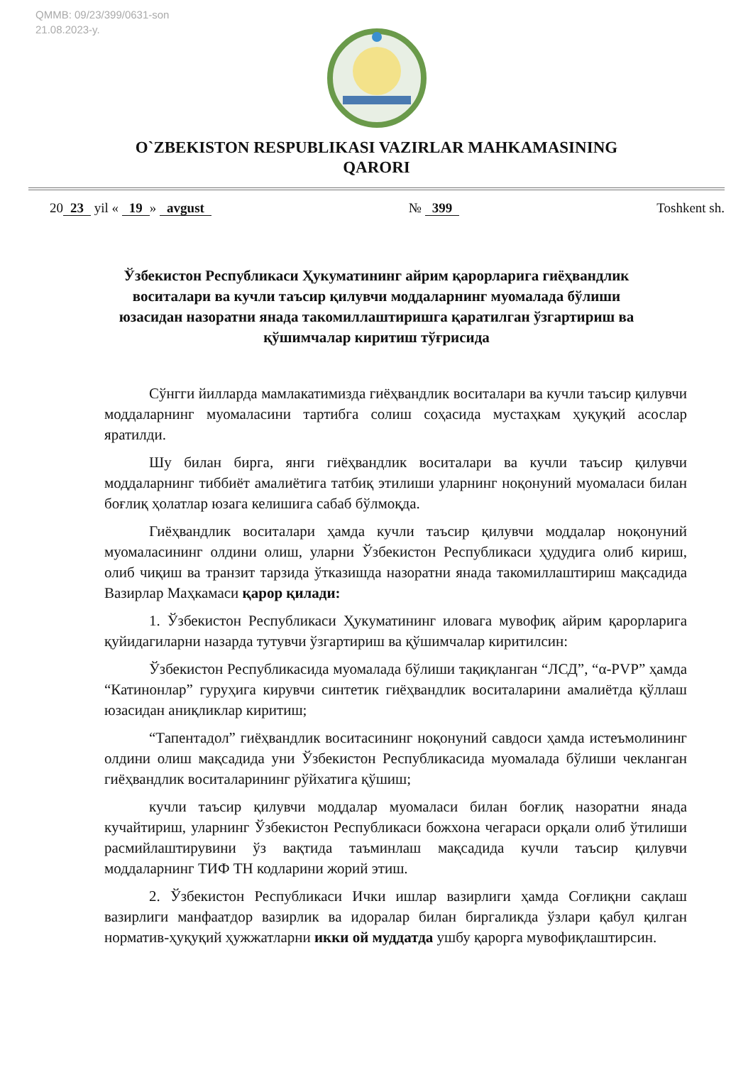QMMB: 09/23/399/0631-son
21.08.2023-y.
O`ZBEKISTON RESPUBLIKASI VAZIRLAR MAHKAMASINING
QARORI
20 23 yil « 19 » avgust № 399 Toshkent sh.
Ўзбекистон Республикаси Ҳукуматининг айрим қарорларига гиёҳвандлик воситалари ва кучли таъсир қилувчи моддаларнинг муомалада бўлиши юзасидан назоратни янада такомиллаштиришга қаратилган ўзгартириш ва қўшимчалар киритиш тўғрисида
Сўнгги йилларда мамлакатимизда гиёҳвандлик воситалари ва кучли таъсир қилувчи моддаларнинг муомаласини тартибга солиш соҳасида мустаҳкам ҳуқуқий асослар яратилди.
Шу билан бирга, янги гиёҳвандлик воситалари ва кучли таъсир қилувчи моддаларнинг тиббиёт амалиётига татбиқ этилиши уларнинг ноқонуний муомаласи билан боғлиқ ҳолатлар юзага келишига сабаб бўлмоқда.
Гиёҳвандлик воситалари ҳамда кучли таъсир қилувчи моддалар ноқонуний муомаласининг олдини олиш, уларни Ўзбекистон Республикаси ҳудудига олиб кириш, олиб чиқиш ва транзит тарзида ўтказишда назоратни янада такомиллаштириш мақсадида Вазирлар Маҳкамаси қарор қилади:
1. Ўзбекистон Республикаси Ҳукуматининг иловага мувофиқ айрим қарорларига қуйидагиларни назарда тутувчи ўзгартириш ва қўшимчалар киритилсин:
Ўзбекистон Республикасида муомалада бўлиши тақиқланган “ЛСД”, “α-PVP” ҳамда “Катинонлар” гуруҳига кирувчи синтетик гиёҳвандлик воситаларини амалиётда қўллаш юзасидан аниқликлар киритиш;
“Тапентадол” гиёҳвандлик воситасининг ноқонуний савдоси ҳамда истеъмолининг олдини олиш мақсадида уни Ўзбекистон Республикасида муомалада бўлиши чекланган гиёҳвандлик воситаларининг рўйхатига қўшиш;
кучли таъсир қилувчи моддалар муомаласи билан боғлиқ назоратни янада кучайтириш, уларнинг Ўзбекистон Республикаси божхона чегараси орқали олиб ўтилиши расмийлаштирувини ўз вақтида таъминлаш мақсадида кучли таъсир қилувчи моддаларнинг ТИФ ТН кодларини жорий этиш.
2. Ўзбекистон Республикаси Ички ишлар вазирлиги ҳамда Соғлиқни сақлаш вазирлиги манфаатдор вазирлик ва идоралар билан биргаликда ўзлари қабул қилган норматив-ҳуқуқий ҳужжатларни икки ой муддатда ушбу қарорга мувофиқлаштирсин.